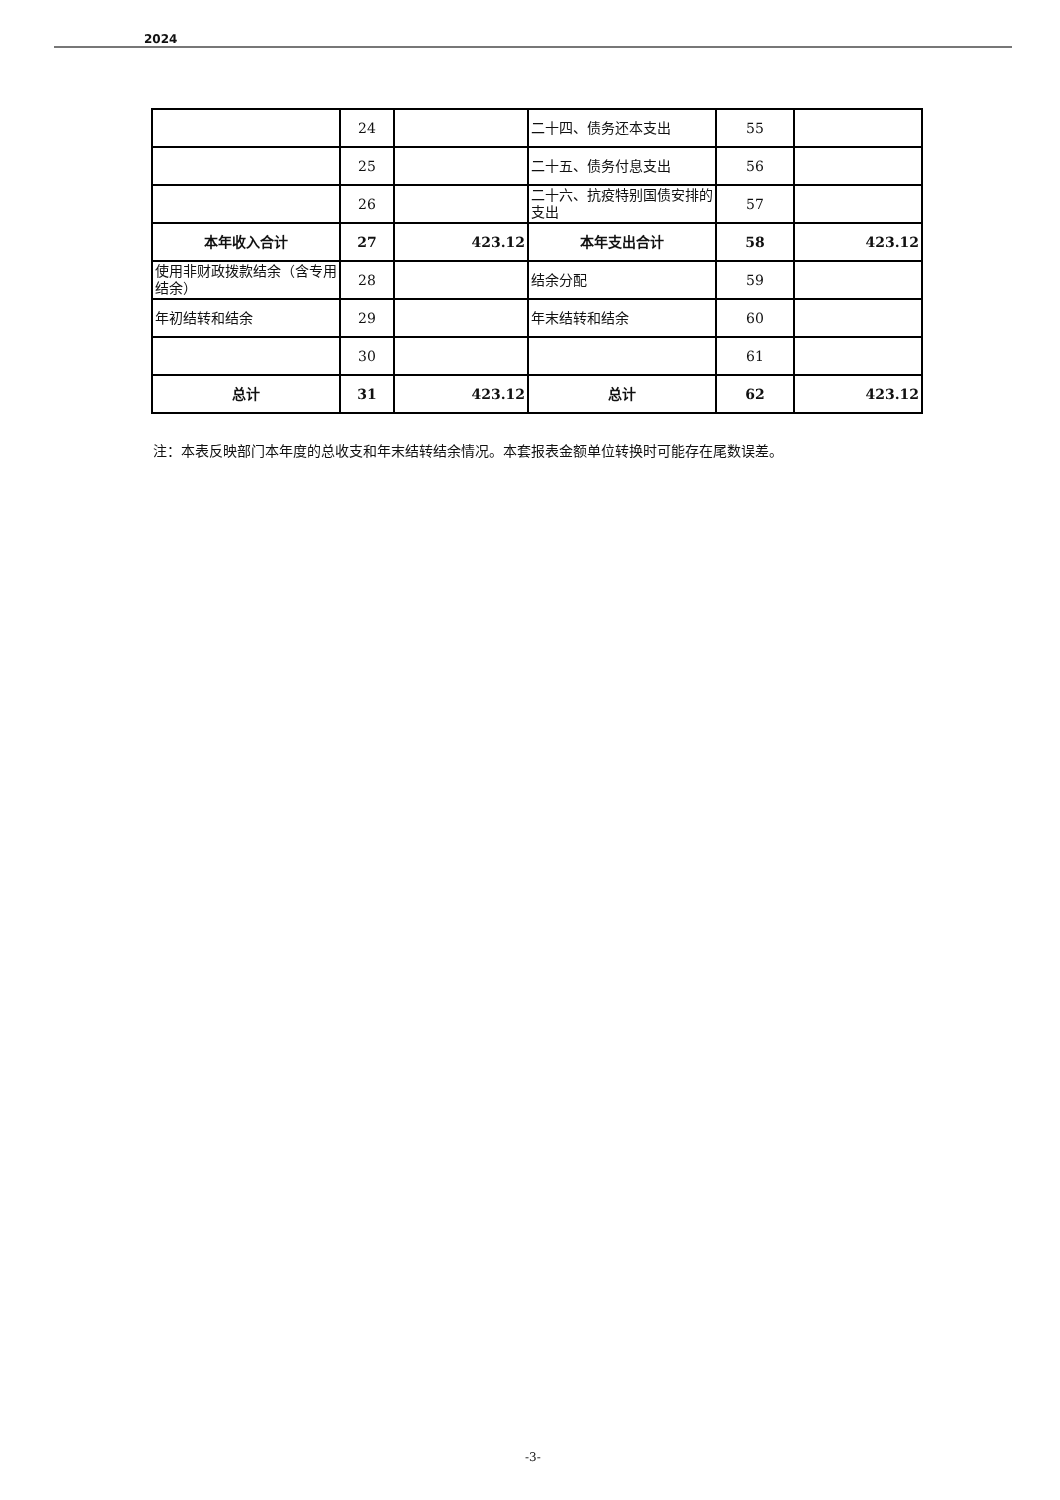2024
| | 24 | | 二十四、债务还本支出 | 55 | |
| | 25 | | 二十五、债务付息支出 | 56 | |
| | 26 | | 二十六、抗疫特别国债安排的支出 | 57 | |
| 本年收入合计 | 27 | 423.12 | 本年支出合计 | 58 | 423.12 |
| 使用非财政拨款结余（含专用结余） | 28 | | 结余分配 | 59 | |
| 年初结转和结余 | 29 | | 年末结转和结余 | 60 | |
| | 30 | | | 61 | |
| 总计 | 31 | 423.12 | 总计 | 62 | 423.12 |
注：本表反映部门本年度的总收支和年末结转结余情况。本套报表金额单位转换时可能存在尾数误差。
-3-